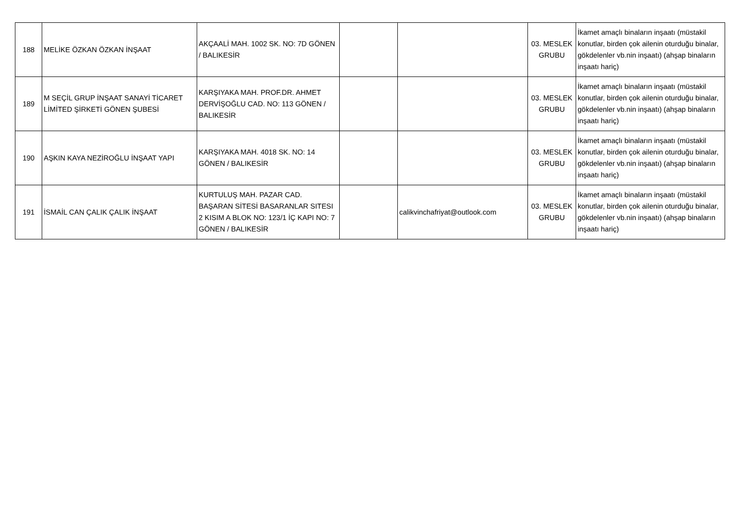| 188 | MELİKE ÖZKAN ÖZKAN İNŞAAT | AKÇAALİ MAH. 1002 SK. NO: 7D GÖNEN / BALIKESİR | | | 03. MESLEK GRUBU | İkamet amaçlı binaların inşaatı (müstakil konutlar, birden çok ailenin oturduğu binalar, gökdelenler vb.nin inşaatı) (ahşap binaların inşaatı hariç) |
| 189 | M SEÇİL GRUP İNŞAAT SANAYİ TİCARET LİMİTED ŞİRKETİ GÖNEN ŞUBESİ | KARŞIYAKA MAH. PROF.DR. AHMET DERVİŞOĞLU CAD. NO: 113 GÖNEN / BALIKESİR | | | 03. MESLEK GRUBU | İkamet amaçlı binaların inşaatı (müstakil konutlar, birden çok ailenin oturduğu binalar, gökdelenler vb.nin inşaatı) (ahşap binaların inşaatı hariç) |
| 190 | AŞKIN KAYA NEZİROĞLU İNŞAAT YAPI | KARŞIYAKA MAH. 4018 SK. NO: 14 GÖNEN / BALIKESİR | | | 03. MESLEK GRUBU | İkamet amaçlı binaların inşaatı (müstakil konutlar, birden çok ailenin oturduğu binalar, gökdelenler vb.nin inşaatı) (ahşap binaların inşaatı hariç) |
| 191 | İSMAİL CAN ÇALIK ÇALIK İNŞAAT | KURTULUŞ MAH. PAZAR CAD. BAŞARAN SİTESİ BASARANLAR SITESI 2 KISIM A BLOK NO: 123/1 İÇ KAPI NO: 7 GÖNEN / BALIKESİR | | calikvinchafriyat@outlook.com | 03. MESLEK GRUBU | İkamet amaçlı binaların inşaatı (müstakil konutlar, birden çok ailenin oturduğu binalar, gökdelenler vb.nin inşaatı) (ahşap binaların inşaatı hariç) |